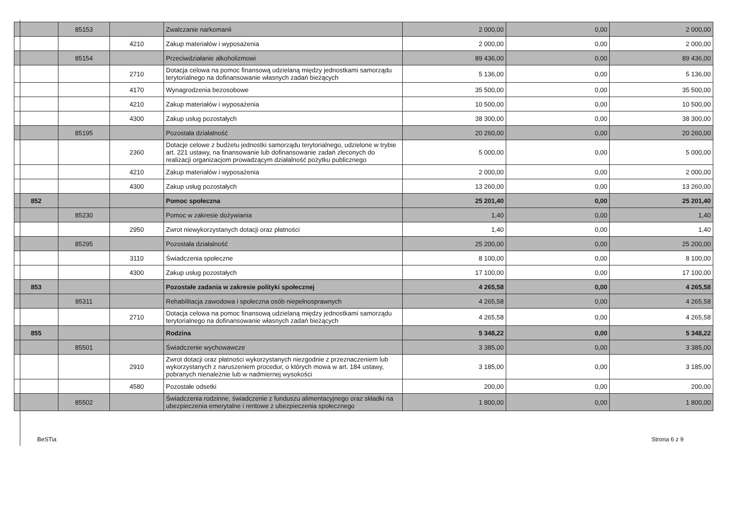| | 85153 | | Zwalczanie narkomanii | 2 000,00 | 0,00 | 2 000,00 |
| | | 4210 | Zakup materiałów i wyposażenia | 2 000,00 | 0,00 | 2 000,00 |
| | 85154 | | Przeciwdziałanie alkoholizmowi | 89 436,00 | 0,00 | 89 436,00 |
| | | 2710 | Dotacja celowa na pomoc finansową udzielaną między jednostkami samorządu terytorialnego na dofinansowanie własnych zadań bieżących | 5 136,00 | 0,00 | 5 136,00 |
| | | 4170 | Wynagrodzenia bezosobowe | 35 500,00 | 0,00 | 35 500,00 |
| | | 4210 | Zakup materiałów i wyposażenia | 10 500,00 | 0,00 | 10 500,00 |
| | | 4300 | Zakup usług pozostałych | 38 300,00 | 0,00 | 38 300,00 |
| | 85195 | | Pozostała działalność | 20 260,00 | 0,00 | 20 260,00 |
| | | 2360 | Dotacje celowe z budżetu jednostki samorządu terytorialnego, udzielone w trybie art. 221 ustawy, na finansowanie lub dofinansowanie zadań zleconych do realizacji organizacjom prowadzącym działalność pożytku publicznego | 5 000,00 | 0,00 | 5 000,00 |
| | | 4210 | Zakup materiałów i wyposażenia | 2 000,00 | 0,00 | 2 000,00 |
| | | 4300 | Zakup usług pozostałych | 13 260,00 | 0,00 | 13 260,00 |
| 852 | | | Pomoc społeczna | 25 201,40 | 0,00 | 25 201,40 |
| | 85230 | | Pomoc w zakresie dożywiania | 1,40 | 0,00 | 1,40 |
| | | 2950 | Zwrot niewykorzystanych dotacji oraz płatności | 1,40 | 0,00 | 1,40 |
| | 85295 | | Pozostała działalność | 25 200,00 | 0,00 | 25 200,00 |
| | | 3110 | Świadczenia społeczne | 8 100,00 | 0,00 | 8 100,00 |
| | | 4300 | Zakup usług pozostałych | 17 100,00 | 0,00 | 17 100,00 |
| 853 | | | Pozostałe zadania w zakresie polityki społecznej | 4 265,58 | 0,00 | 4 265,58 |
| | 85311 | | Rehabilitacja zawodowa i społeczna osób niepełnosprawnych | 4 265,58 | 0,00 | 4 265,58 |
| | | 2710 | Dotacja celowa na pomoc finansową udzielaną między jednostkami samorządu terytorialnego na dofinansowanie własnych zadań bieżących | 4 265,58 | 0,00 | 4 265,58 |
| 855 | | | Rodzina | 5 348,22 | 0,00 | 5 348,22 |
| | 85501 | | Świadczenie wychowawcze | 3 385,00 | 0,00 | 3 385,00 |
| | | 2910 | Zwrot dotacji oraz płatności wykorzystanych niezgodnie z przeznaczeniem lub wykorzystanych z naruszeniem procedur, o których mowa w art. 184 ustawy, pobranych nienależnie lub w nadmiernej wysokości | 3 185,00 | 0,00 | 3 185,00 |
| | | 4580 | Pozostałe odsetki | 200,00 | 0,00 | 200,00 |
| | 85502 | | Świadczenia rodzinne, świadczenie z funduszu alimentacyjnego oraz składki na ubezpieczenia emerytalne i rentowe z ubezpieczenia społecznego | 1 800,00 | 0,00 | 1 800,00 |
BeSTia Strona 6 z 9